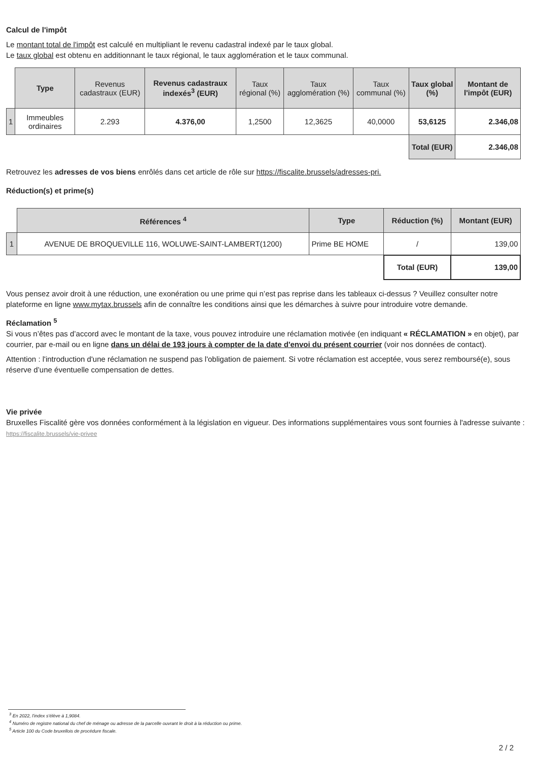Calcul de l'impôt
Le montant total de l'impôt est calculé en multipliant le revenu cadastral indexé par le taux global.
Le taux global est obtenu en additionnant le taux régional, le taux agglomération et le taux communal.
| | Type | Revenus cadastraux (EUR) | Revenus cadastraux indexés<sup>3</sup> (EUR) | Taux régional (%) | Taux agglomération (%) | Taux communal (%) | Taux global (%) | Montant de l'impôt (EUR) |
| --- | --- | --- | --- | --- | --- | --- | --- | --- |
| 1 | Immeubles ordinaires | 2.293 | 4.376,00 | 1,2500 | 12,3625 | 40,0000 | 53,6125 | 2.346,08 |
| | | | | | | | Total (EUR) | 2.346,08 |
Retrouvez les adresses de vos biens enrôlés dans cet article de rôle sur https://fiscalite.brussels/adresses-pri.
Réduction(s) et prime(s)
| | Références <sup>4</sup> | Type | Réduction (%) | Montant (EUR) |
| --- | --- | --- | --- | --- |
| 1 | AVENUE DE BROQUEVILLE 116, WOLUWE-SAINT-LAMBERT(1200) | Prime BE HOME | / | 139,00 |
| | | | Total (EUR) | 139,00 |
Vous pensez avoir droit à une réduction, une exonération ou une prime qui n’est pas reprise dans les tableaux ci-dessus ? Veuillez consulter notre plateforme en ligne www.mytax.brussels afin de connaître les conditions ainsi que les démarches à suivre pour introduire votre demande.
Réclamation <sup>5</sup>
Si vous n’êtes pas d’accord avec le montant de la taxe, vous pouvez introduire une réclamation motivée (en indiquant « RÉCLAMATION » en objet), par courrier, par e-mail ou en ligne dans un délai de 193 jours à compter de la date d'envoi du présent courrier (voir nos données de contact).
Attention : l'introduction d'une réclamation ne suspend pas l'obligation de paiement. Si votre réclamation est acceptée, vous serez remboursé(e), sous réserve d’une éventuelle compensation de dettes.
Vie privée
Bruxelles Fiscalité gère vos données conformément à la législation en vigueur. Des informations supplémentaires vous sont fournies à l'adresse suivante : https://fiscalite.brussels/vie-privee
<sup>3</sup> En 2022, l'index s'élève à 1,9084.
<sup>4</sup> Numéro de registre national du chef de ménage ou adresse de la parcelle ouvrant le droit à la réduction ou prime.
<sup>5</sup> Article 100 du Code bruxellois de procédure fiscale.
2 / 2